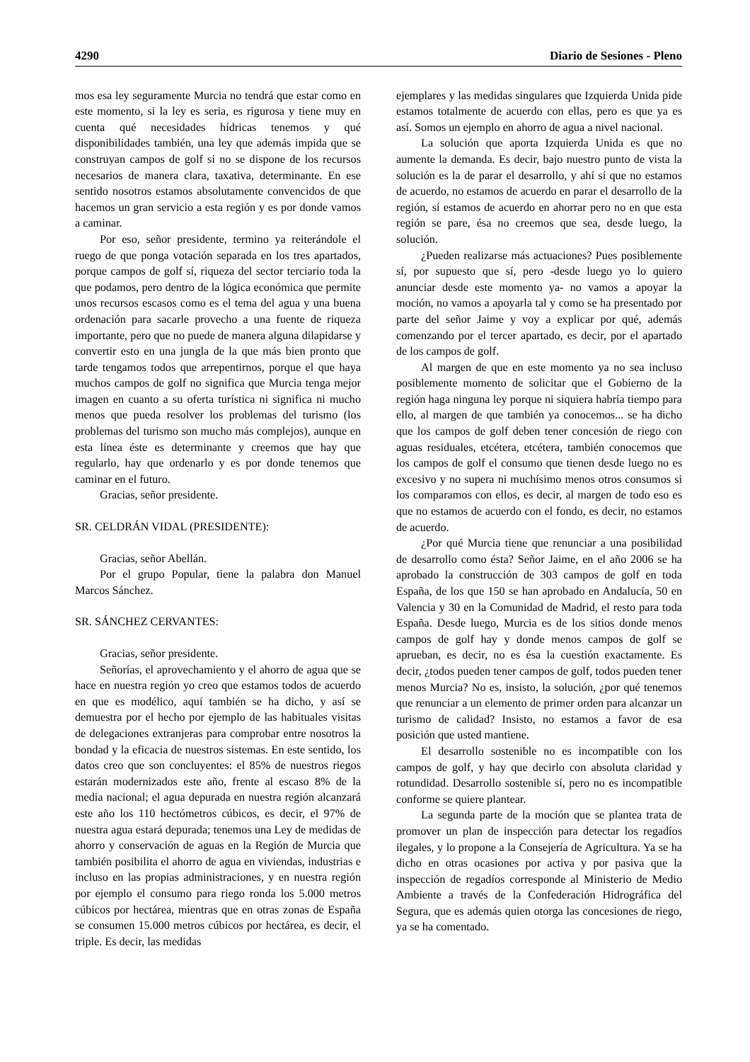4290 Diario de Sesiones - Pleno
mos esa ley seguramente Murcia no tendrá que estar como en este momento, si la ley es seria, es rigurosa y tiene muy en cuenta qué necesidades hídricas tenemos y qué disponibilidades también, una ley que además impida que se construyan campos de golf si no se dispone de los recursos necesarios de manera clara, taxativa, determinante. En ese sentido nosotros estamos absolutamente convencidos de que hacemos un gran servicio a esta región y es por donde vamos a caminar.
Por eso, señor presidente, termino ya reiterándole el ruego de que ponga votación separada en los tres apartados, porque campos de golf sí, riqueza del sector terciario toda la que podamos, pero dentro de la lógica económica que permite unos recursos escasos como es el tema del agua y una buena ordenación para sacarle provecho a una fuente de riqueza importante, pero que no puede de manera alguna dilapidarse y convertir esto en una jungla de la que más bien pronto que tarde tengamos todos que arrepentirnos, porque el que haya muchos campos de golf no significa que Murcia tenga mejor imagen en cuanto a su oferta turística ni significa ni mucho menos que pueda resolver los problemas del turismo (los problemas del turismo son mucho más complejos), aunque en esta línea éste es determinante y creemos que hay que regularlo, hay que ordenarlo y es por donde tenemos que caminar en el futuro.
Gracias, señor presidente.
SR. CELDRÁN VIDAL (PRESIDENTE):
Gracias, señor Abellán.
Por el grupo Popular, tiene la palabra don Manuel Marcos Sánchez.
SR. SÁNCHEZ CERVANTES:
Gracias, señor presidente.
Señorías, el aprovechamiento y el ahorro de agua que se hace en nuestra región yo creo que estamos todos de acuerdo en que es modélico, aquí también se ha dicho, y así se demuestra por el hecho por ejemplo de las habituales visitas de delegaciones extranjeras para comprobar entre nosotros la bondad y la eficacia de nuestros sistemas. En este sentido, los datos creo que son concluyentes: el 85% de nuestros riegos estarán modernizados este año, frente al escaso 8% de la media nacional; el agua depurada en nuestra región alcanzará este año los 110 hectómetros cúbicos, es decir, el 97% de nuestra agua estará depurada; tenemos una Ley de medidas de ahorro y conservación de aguas en la Región de Murcia que también posibilita el ahorro de agua en viviendas, industrias e incluso en las propias administraciones, y en nuestra región por ejemplo el consumo para riego ronda los 5.000 metros cúbicos por hectárea, mientras que en otras zonas de España se consumen 15.000 metros cúbicos por hectárea, es decir, el triple. Es decir, las medidas
ejemplares y las medidas singulares que Izquierda Unida pide estamos totalmente de acuerdo con ellas, pero es que ya es así. Somos un ejemplo en ahorro de agua a nivel nacional.
La solución que aporta Izquierda Unida es que no aumente la demanda. Es decir, bajo nuestro punto de vista la solución es la de parar el desarrollo, y ahí sí que no estamos de acuerdo, no estamos de acuerdo en parar el desarrollo de la región, sí estamos de acuerdo en ahorrar pero no en que esta región se pare, ésa no creemos que sea, desde luego, la solución.
¿Pueden realizarse más actuaciones? Pues posiblemente sí, por supuesto que sí, pero -desde luego yo lo quiero anunciar desde este momento ya- no vamos a apoyar la moción, no vamos a apoyarla tal y como se ha presentado por parte del señor Jaime y voy a explicar por qué, además comenzando por el tercer apartado, es decir, por el apartado de los campos de golf.
Al margen de que en este momento ya no sea incluso posiblemente momento de solicitar que el Gobierno de la región haga ninguna ley porque ni siquiera habría tiempo para ello, al margen de que también ya conocemos... se ha dicho que los campos de golf deben tener concesión de riego con aguas residuales, etcétera, etcétera, también conocemos que los campos de golf el consumo que tienen desde luego no es excesivo y no supera ni muchísimo menos otros consumos si los comparamos con ellos, es decir, al margen de todo eso es que no estamos de acuerdo con el fondo, es decir, no estamos de acuerdo.
¿Por qué Murcia tiene que renunciar a una posibilidad de desarrollo como ésta? Señor Jaime, en el año 2006 se ha aprobado la construcción de 303 campos de golf en toda España, de los que 150 se han aprobado en Andalucía, 50 en Valencia y 30 en la Comunidad de Madrid, el resto para toda España. Desde luego, Murcia es de los sitios donde menos campos de golf hay y donde menos campos de golf se aprueban, es decir, no es ésa la cuestión exactamente. Es decir, ¿todos pueden tener campos de golf, todos pueden tener menos Murcia? No es, insisto, la solución, ¿por qué tenemos que renunciar a un elemento de primer orden para alcanzar un turismo de calidad? Insisto, no estamos a favor de esa posición que usted mantiene.
El desarrollo sostenible no es incompatible con los campos de golf, y hay que decirlo con absoluta claridad y rotundidad. Desarrollo sostenible sí, pero no es incompatible conforme se quiere plantear.
La segunda parte de la moción que se plantea trata de promover un plan de inspección para detectar los regadíos ilegales, y lo propone a la Consejería de Agricultura. Ya se ha dicho en otras ocasiones por activa y por pasiva que la inspección de regadíos corresponde al Ministerio de Medio Ambiente a través de la Confederación Hidrográfica del Segura, que es además quien otorga las concesiones de riego, ya se ha comentado.